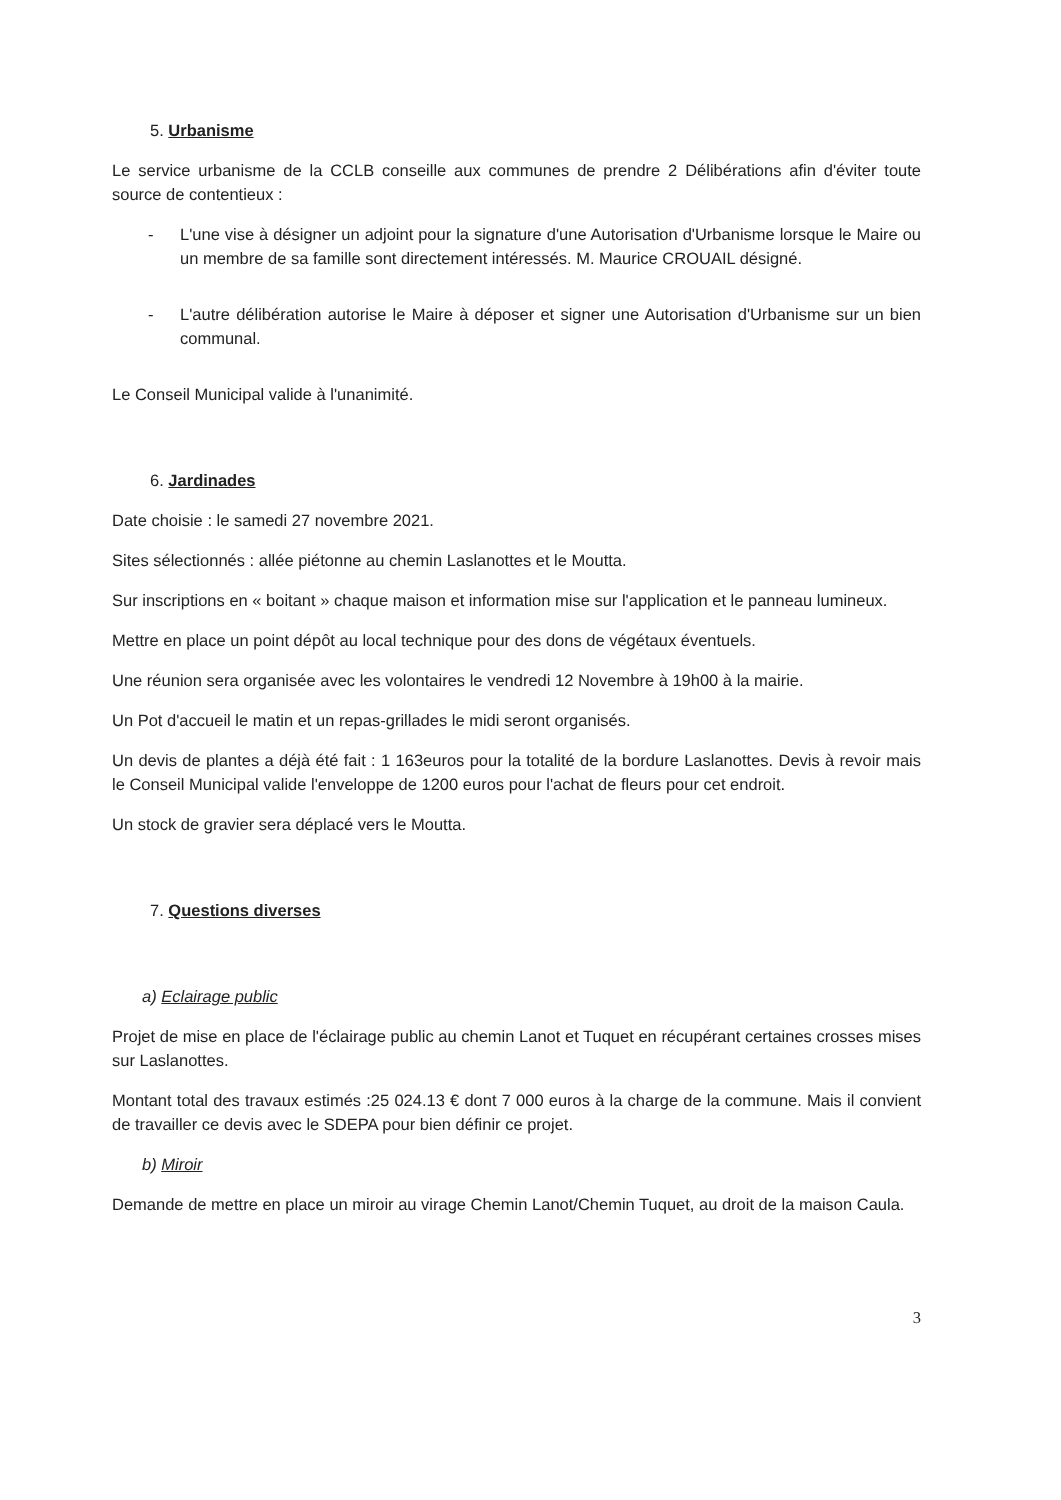5. Urbanisme
Le service urbanisme de la CCLB conseille aux communes de prendre 2 Délibérations afin d'éviter toute source de contentieux :
- L'une vise à désigner un adjoint pour la signature d'une Autorisation d'Urbanisme lorsque le Maire ou un membre de sa famille sont directement intéressés. M. Maurice CROUAIL désigné.
- L'autre délibération autorise le Maire à déposer et signer une Autorisation d'Urbanisme sur un bien communal.
Le Conseil Municipal valide à l'unanimité.
6. Jardinades
Date choisie : le samedi 27 novembre 2021.
Sites sélectionnés : allée piétonne au chemin Laslanottes et le Moutta.
Sur inscriptions en « boitant » chaque maison et information mise sur l'application et le panneau lumineux.
Mettre en place un point dépôt au local technique pour des dons de végétaux éventuels.
Une réunion sera organisée avec les volontaires le vendredi 12 Novembre à 19h00 à la mairie.
Un Pot d'accueil le matin et un repas-grillades le midi seront organisés.
Un devis de plantes a déjà été fait : 1 163euros pour la totalité de la bordure Laslanottes. Devis à revoir mais le Conseil Municipal valide l'enveloppe de 1200 euros pour l'achat de fleurs pour cet endroit.
Un stock de gravier sera déplacé vers le Moutta.
7. Questions diverses
a) Eclairage public
Projet de mise en place de l'éclairage public au chemin Lanot et Tuquet en récupérant certaines crosses mises sur Laslanottes.
Montant total des travaux estimés :25 024.13 € dont 7 000 euros à la charge de la commune. Mais il convient de travailler ce devis avec le SDEPA pour bien définir ce projet.
b) Miroir
Demande de mettre en place un miroir au virage Chemin Lanot/Chemin Tuquet, au droit de la maison Caula.
3